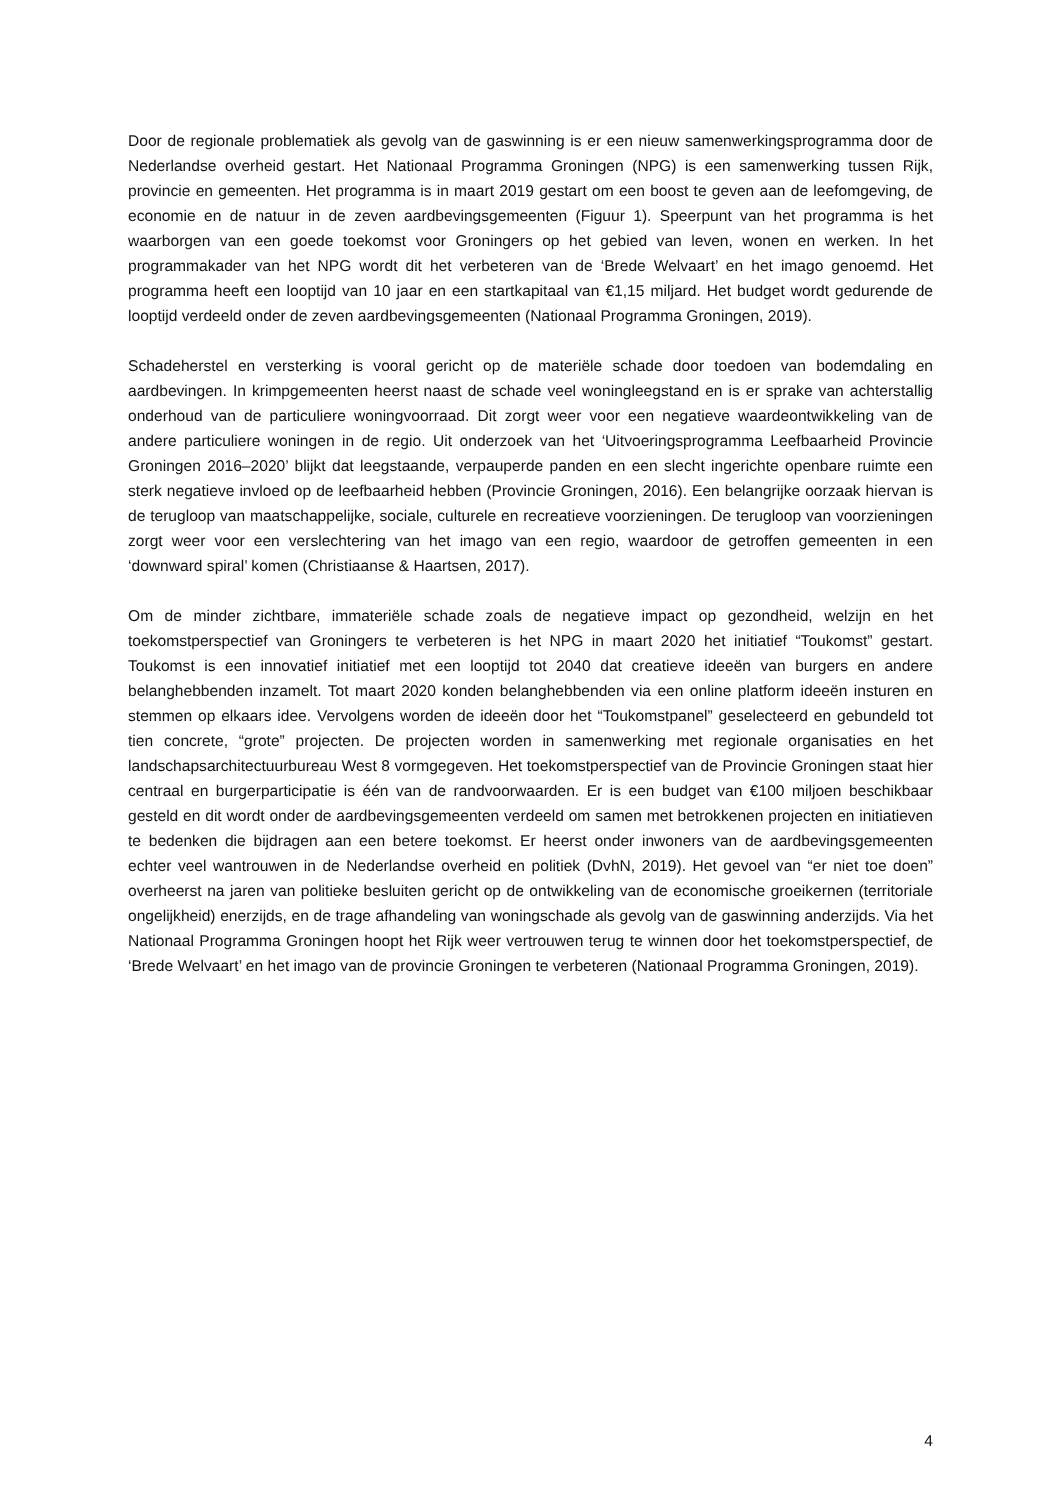Door de regionale problematiek als gevolg van de gaswinning is er een nieuw samenwerkingsprogramma door de Nederlandse overheid gestart. Het Nationaal Programma Groningen (NPG) is een samenwerking tussen Rijk, provincie en gemeenten. Het programma is in maart 2019 gestart om een boost te geven aan de leefomgeving, de economie en de natuur in de zeven aardbevingsgemeenten (Figuur 1). Speerpunt van het programma is het waarborgen van een goede toekomst voor Groningers op het gebied van leven, wonen en werken. In het programmakader van het NPG wordt dit het verbeteren van de ‘Brede Welvaart’ en het imago genoemd. Het programma heeft een looptijd van 10 jaar en een startkapitaal van €1,15 miljard. Het budget wordt gedurende de looptijd verdeeld onder de zeven aardbevingsgemeenten (Nationaal Programma Groningen, 2019).
Schadeherstel en versterking is vooral gericht op de materiële schade door toedoen van bodemdaling en aardbevingen. In krimpgemeenten heerst naast de schade veel woningleegstand en is er sprake van achterstallig onderhoud van de particuliere woningvoorraad. Dit zorgt weer voor een negatieve waardeontwikkeling van de andere particuliere woningen in de regio. Uit onderzoek van het ‘Uitvoeringsprogramma Leefbaarheid Provincie Groningen 2016–2020’ blijkt dat leegstaande, verpauperde panden en een slecht ingerichte openbare ruimte een sterk negatieve invloed op de leefbaarheid hebben (Provincie Groningen, 2016). Een belangrijke oorzaak hiervan is de terugloop van maatschappelijke, sociale, culturele en recreatieve voorzieningen. De terugloop van voorzieningen zorgt weer voor een verslechtering van het imago van een regio, waardoor de getroffen gemeenten in een ‘downward spiral’ komen (Christiaanse & Haartsen, 2017).
Om de minder zichtbare, immateriële schade zoals de negatieve impact op gezondheid, welzijn en het toekomstperspectief van Groningers te verbeteren is het NPG in maart 2020 het initiatief “Toukomst” gestart. Toukomst is een innovatief initiatief met een looptijd tot 2040 dat creatieve ideeën van burgers en andere belanghebbenden inzamelt. Tot maart 2020 konden belanghebbenden via een online platform ideeën insturen en stemmen op elkaars idee. Vervolgens worden de ideeën door het “Toukomstpanel” geselecteerd en gebundeld tot tien concrete, “grote” projecten. De projecten worden in samenwerking met regionale organisaties en het landschapsarchitectuurbureau West 8 vormgegeven. Het toekomstperspectief van de Provincie Groningen staat hier centraal en burgerparticipatie is één van de randvoorwaarden. Er is een budget van €100 miljoen beschikbaar gesteld en dit wordt onder de aardbevingsgemeenten verdeeld om samen met betrokkenen projecten en initiatieven te bedenken die bijdragen aan een betere toekomst. Er heerst onder inwoners van de aardbevingsgemeenten echter veel wantrouwen in de Nederlandse overheid en politiek (DvhN, 2019). Het gevoel van “er niet toe doen” overheerst na jaren van politieke besluiten gericht op de ontwikkeling van de economische groeikernen (territoriale ongelijkheid) enerzijds, en de trage afhandeling van woningschade als gevolg van de gaswinning anderzijds. Via het Nationaal Programma Groningen hoopt het Rijk weer vertrouwen terug te winnen door het toekomstperspectief, de ‘Brede Welvaart’ en het imago van de provincie Groningen te verbeteren (Nationaal Programma Groningen, 2019).
4